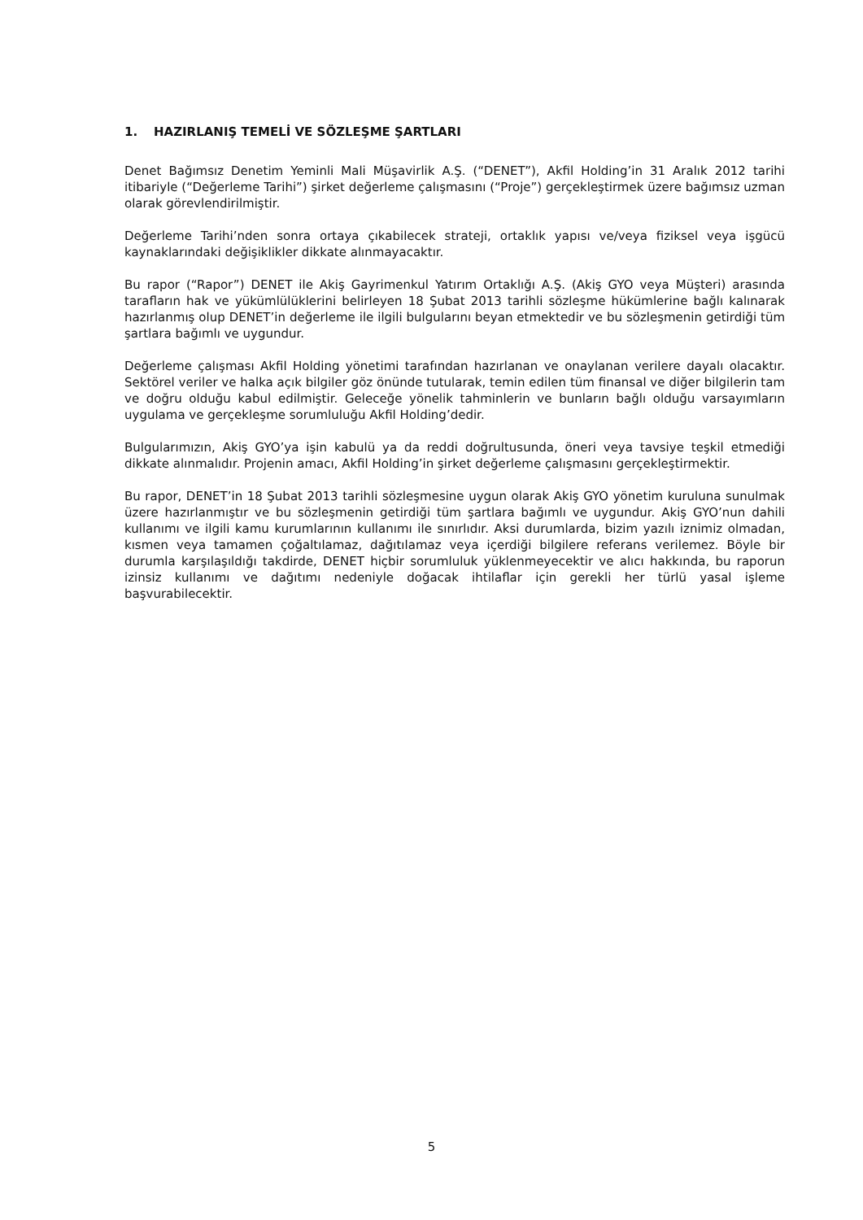1. HAZIRLANIŞ TEMELİ VE SÖZLEŞME ŞARTLARI
Denet Bağımsız Denetim Yeminli Mali Müşavirlik A.Ş. (“DENET”), Akfil Holding’in 31 Aralık 2012 tarihi itibariyle (“Değerleme Tarihi”) şirket değerleme çalışmasını (“Proje”) gerçekleştirmek üzere bağımsız uzman olarak görevlendirilmiştir.
Değerleme Tarihi’nden sonra ortaya çıkabilecek strateji, ortaklık yapısı ve/veya fiziksel veya işgücü kaynaklarındaki değişiklikler dikkate alınmayacaktır.
Bu rapor (“Rapor”) DENET ile Akiş Gayrimenkul Yatırım Ortaklığı A.Ş. (Akiş GYO veya Müşteri) arasında tarafların hak ve yükümlülüklerini belirleyen 18 Şubat 2013 tarihli sözleşme hükümlerine bağlı kalınarak hazırlanmış olup DENET’in değerleme ile ilgili bulgularını beyan etmektedir ve bu sözleşmenin getirdiği tüm şartlara bağımlı ve uygundur.
Değerleme çalışması Akfil Holding yönetimi tarafından hazırlanan ve onaylanan verilere dayalı olacaktır. Sektörel veriler ve halka açık bilgiler göz önünde tutularak, temin edilen tüm finansal ve diğer bilgilerin tam ve doğru olduğu kabul edilmiştir. Geleceğe yönelik tahminlerin ve bunların bağlı olduğu varsayımların uygulama ve gerçekleşme sorumluluğu Akfil Holding’dedir.
Bulgularımızın, Akiş GYO’ya işin kabulü ya da reddi doğrultusunda, öneri veya tavsiye teşkil etmediği dikkate alınmalıdır. Projenin amacı, Akfil Holding’in şirket değerleme çalışmasını gerçekleştirmektir.
Bu rapor, DENET’in 18 Şubat 2013 tarihli sözleşmesine uygun olarak Akiş GYO yönetim kuruluna sunulmak üzere hazırlanmıştır ve bu sözleşmenin getirdiği tüm şartlara bağımlı ve uygundur. Akiş GYO’nun dahili kullanımı ve ilgili kamu kurumlarının kullanımı ile sınırlıdır. Aksi durumlarda, bizim yazılı iznimiz olmadan, kısmen veya tamamen çoğaltılamaz, dağıtılamaz veya içerdiği bilgilere referans verilemez. Böyle bir durumla karşılaşıldığı takdirde, DENET hiçbir sorumluluk yüklenmeyecektir ve alıcı hakkında, bu raporun izinsiz kullanımı ve dağıtımı nedeniyle doğacak ihtilaflar için gerekli her türlü yasal işleme başvurabilecektir.
5